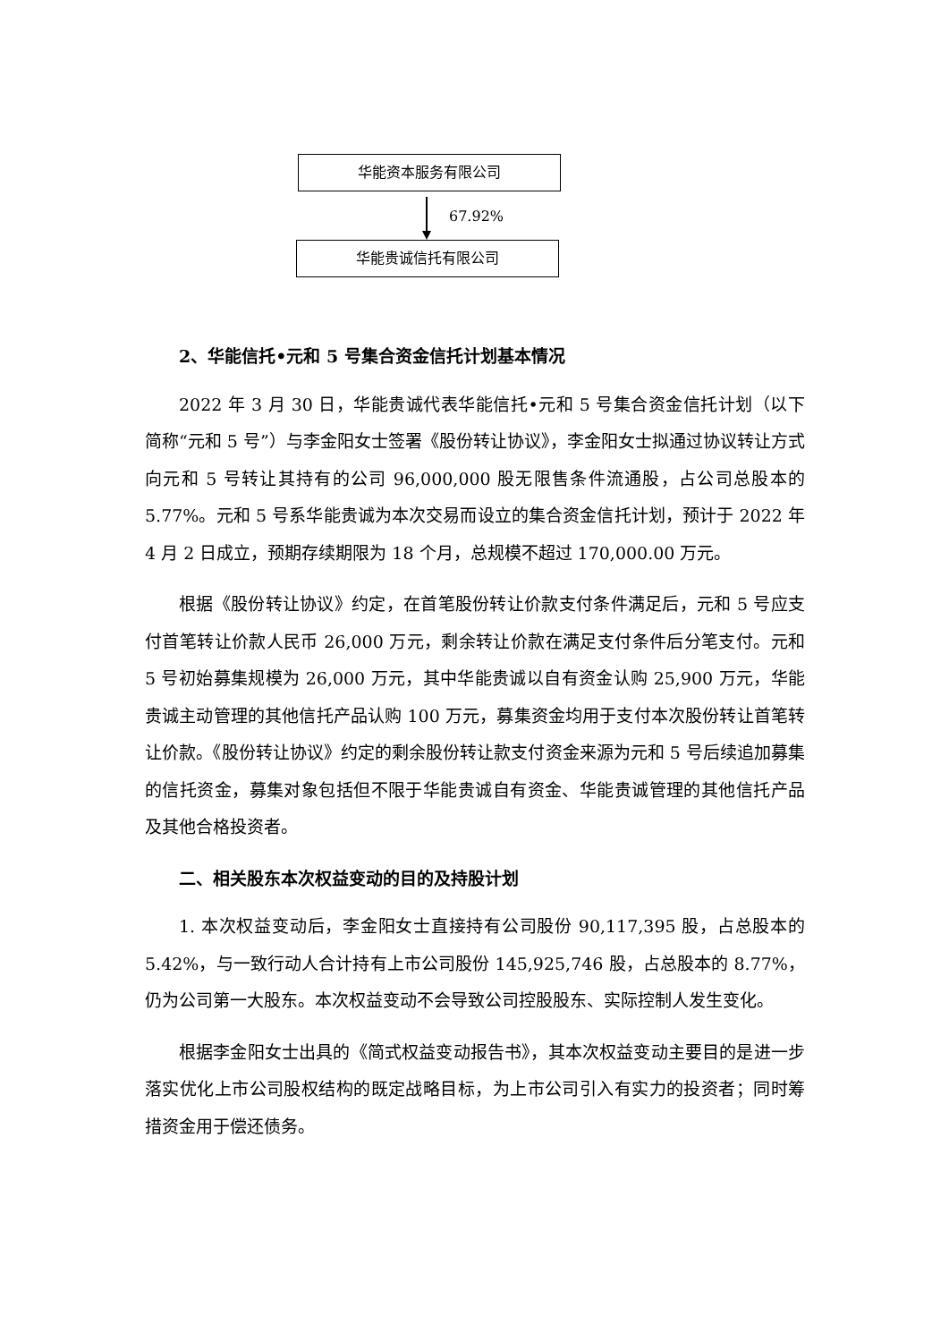华能资本服务有限公司
67.92%
华能贵诚信托有限公司
2、华能信托•元和 5 号集合资金信托计划基本情况
2022 年 3 月 30 日，华能贵诚代表华能信托•元和 5 号集合资金信托计划（以下简称“元和 5 号”）与李金阳女士签署《股份转让协议》，李金阳女士拟通过协议转让方式向元和 5 号转让其持有的公司 96,000,000 股无限售条件流通股，占公司总股本的 5.77%。元和 5 号系华能贵诚为本次交易而设立的集合资金信托计划，预计于 2022 年 4 月 2 日成立，预期存续期限为 18 个月，总规模不超过 170,000.00 万元。
根据《股份转让协议》约定，在首笔股份转让价款支付条件满足后，元和 5 号应支付首笔转让价款人民币 26,000 万元，剩余转让价款在满足支付条件后分笔支付。元和 5 号初始募集规模为 26,000 万元，其中华能贵诚以自有资金认购 25,900 万元，华能贵诚主动管理的其他信托产品认购 100 万元，募集资金均用于支付本次股份转让首笔转让价款。《股份转让协议》约定的剩余股份转让款支付资金来源为元和 5 号后续追加募集的信托资金，募集对象包括但不限于华能贵诚自有资金、华能贵诚管理的其他信托产品及其他合格投资者。
二、相关股东本次权益变动的目的及持股计划
1. 本次权益变动后，李金阳女士直接持有公司股份 90,117,395 股，占总股本的 5.42%，与一致行动人合计持有上市公司股份 145,925,746 股，占总股本的 8.77%，仍为公司第一大股东。本次权益变动不会导致公司控股股东、实际控制人发生变化。
根据李金阳女士出具的《简式权益变动报告书》，其本次权益变动主要目的是进一步落实优化上市公司股权结构的既定战略目标，为上市公司引入有实力的投资者；同时筹措资金用于偿还债务。